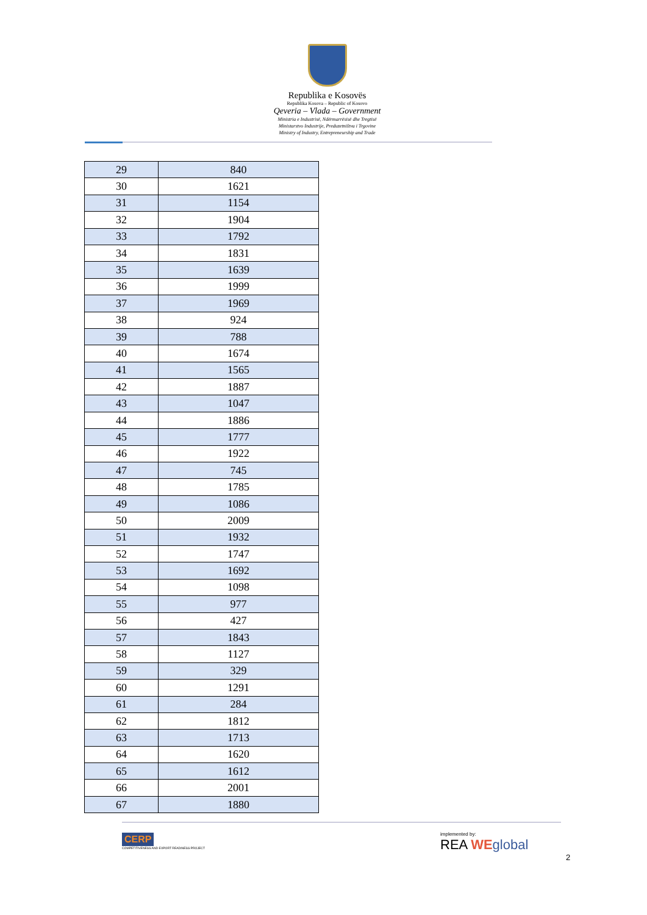Republika e Kosovës
Republika Kosova – Republic of Kosovo
Qeveria – Vlada – Government
Ministria e Industrisë, Ndërmarrësisë dhe Tregtisë
Ministarstvo Industrije, Preduzetništva i Trgovine
Ministry of Industry, Entrepreneurship and Trade
| 29 | 840 |
| 30 | 1621 |
| 31 | 1154 |
| 32 | 1904 |
| 33 | 1792 |
| 34 | 1831 |
| 35 | 1639 |
| 36 | 1999 |
| 37 | 1969 |
| 38 | 924 |
| 39 | 788 |
| 40 | 1674 |
| 41 | 1565 |
| 42 | 1887 |
| 43 | 1047 |
| 44 | 1886 |
| 45 | 1777 |
| 46 | 1922 |
| 47 | 745 |
| 48 | 1785 |
| 49 | 1086 |
| 50 | 2009 |
| 51 | 1932 |
| 52 | 1747 |
| 53 | 1692 |
| 54 | 1098 |
| 55 | 977 |
| 56 | 427 |
| 57 | 1843 |
| 58 | 1127 |
| 59 | 329 |
| 60 | 1291 |
| 61 | 284 |
| 62 | 1812 |
| 63 | 1713 |
| 64 | 1620 |
| 65 | 1612 |
| 66 | 2001 |
| 67 | 1880 |
CERP
COMPETITIVENESS AND EXPORT READINESS PROJECT
implemented by:
REA WE global
2